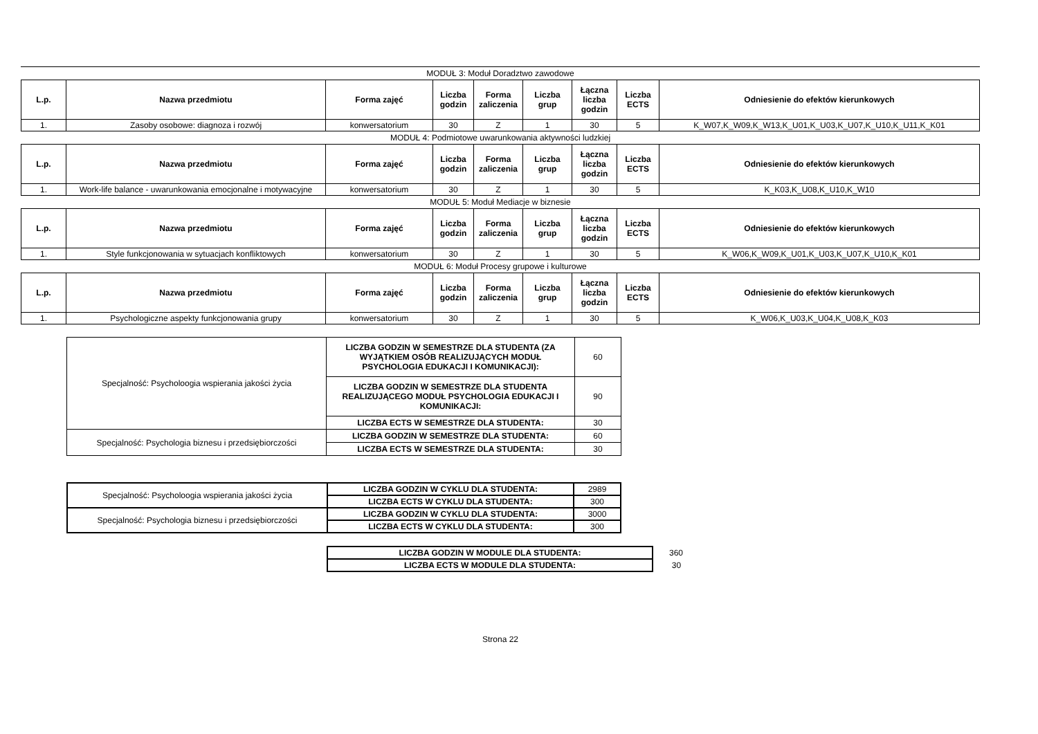MODUŁ 3: Moduł Doradztwo zawodowe
| L.p. | Nazwa przedmiotu | Forma zajęć | Liczba godzin | Forma zaliczenia | Liczba grup | Łączna liczba godzin | Liczba ECTS | Odniesienie do efektów kierunkowych |
| --- | --- | --- | --- | --- | --- | --- | --- | --- |
| 1. | Zasoby osobowe: diagnoza i rozwój | konwersatorium | 30 | Z | 1 | 30 | 5 | K_W07,K_W09,K_W13,K_U01,K_U03,K_U07,K_U10,K_U11,K_K01 |
MODUŁ 4: Podmiotowe uwarunkowania aktywności ludzkiej
| L.p. | Nazwa przedmiotu | Forma zajęć | Liczba godzin | Forma zaliczenia | Liczba grup | Łączna liczba godzin | Liczba ECTS | Odniesienie do efektów kierunkowych |
| --- | --- | --- | --- | --- | --- | --- | --- | --- |
| 1. | Work-life balance - uwarunkowania emocjonalne i motywacyjne | konwersatorium | 30 | Z | 1 | 30 | 5 | K_K03,K_U08,K_U10,K_W10 |
MODUŁ 5: Moduł Mediacje w biznesie
| L.p. | Nazwa przedmiotu | Forma zajęć | Liczba godzin | Forma zaliczenia | Liczba grup | Łączna liczba godzin | Liczba ECTS | Odniesienie do efektów kierunkowych |
| --- | --- | --- | --- | --- | --- | --- | --- | --- |
| 1. | Style funkcjonowania w sytuacjach konfliktowych | konwersatorium | 30 | Z | 1 | 30 | 5 | K_W06,K_W09,K_U01,K_U03,K_U07,K_U10,K_K01 |
MODUŁ 6: Moduł Procesy grupowe i kulturowe
| L.p. | Nazwa przedmiotu | Forma zajęć | Liczba godzin | Forma zaliczenia | Liczba grup | Łączna liczba godzin | Liczba ECTS | Odniesienie do efektów kierunkowych |
| --- | --- | --- | --- | --- | --- | --- | --- | --- |
| 1. | Psychologiczne aspekty funkcjonowania grupy | konwersatorium | 30 | Z | 1 | 30 | 5 | K_W06,K_U03,K_U04,K_U08,K_K03 |
| Specjalność: Psycholoogia wspierania jakości życia | LICZBA GODZIN W SEMESTRZE DLA STUDENTA (ZA WYJĄTKIEM OSÓB REALIZUJĄCYCH MODUŁ PSYCHOLOGIA EDUKACJI I KOMUNIKACJI): | 60 |
| | LICZBA GODZIN W SEMESTRZE DLA STUDENTA REALIZUJĄCEGO MODUŁ PSYCHOLOGIA EDUKACJI I KOMUNIKACJI: | 90 |
| | LICZBA ECTS W SEMESTRZE DLA STUDENTA: | 30 |
| Specjalność: Psychologia biznesu i przedsiębiorczości | LICZBA GODZIN W SEMESTRZE DLA STUDENTA: | 60 |
| | LICZBA ECTS W SEMESTRZE DLA STUDENTA: | 30 |
| Specjalność: Psycholoogia wspierania jakości życia | LICZBA GODZIN W CYKLU DLA STUDENTA: | 2989 |
| | LICZBA ECTS W CYKLU DLA STUDENTA: | 300 |
| Specjalność: Psychologia biznesu i przedsiębiorczości | LICZBA GODZIN W CYKLU DLA STUDENTA: | 3000 |
| | LICZBA ECTS W CYKLU DLA STUDENTA: | 300 |
| LICZBA GODZIN W MODULE DLA STUDENTA: | 360 |
| LICZBA ECTS W MODULE DLA STUDENTA: | 30 |
Strona 22